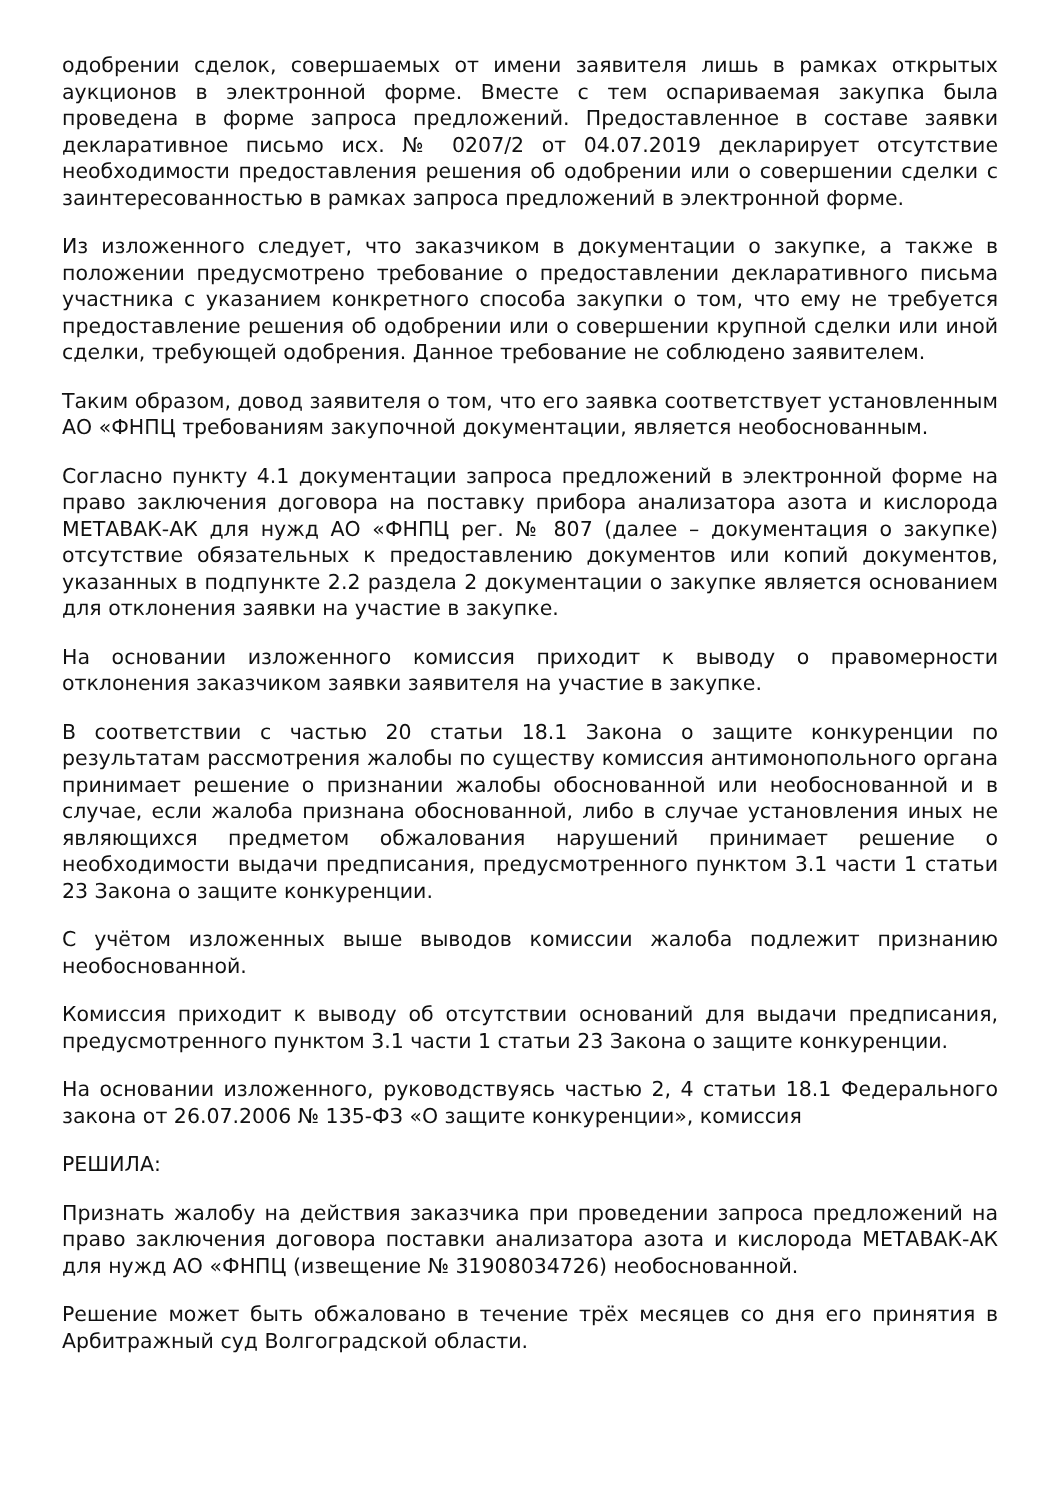одобрении сделок, совершаемых от имени заявителя лишь в рамках открытых аукционов в электронной форме. Вместе с тем оспариваемая закупка была проведена в форме запроса предложений. Предоставленное в составе заявки декларативное письмо исх. № 0207/2 от 04.07.2019 декларирует отсутствие необходимости предоставления решения об одобрении или о совершении сделки с заинтересованностью в рамках запроса предложений в электронной форме.
Из изложенного следует, что заказчиком в документации о закупке, а также в положении предусмотрено требование о предоставлении декларативного письма участника с указанием конкретного способа закупки о том, что ему не требуется предоставление решения об одобрении или о совершении крупной сделки или иной сделки, требующей одобрения. Данное требование не соблюдено заявителем.
Таким образом, довод заявителя о том, что его заявка соответствует установленным АО «ФНПЦ требованиям закупочной документации, является необоснованным.
Согласно пункту 4.1 документации запроса предложений в электронной форме на право заключения договора на поставку прибора анализатора азота и кислорода МЕТАВАК-АК для нужд АО «ФНПЦ рег. № 807 (далее – документация о закупке) отсутствие обязательных к предоставлению документов или копий документов, указанных в подпункте 2.2 раздела 2 документации о закупке является основанием для отклонения заявки на участие в закупке.
На основании изложенного комиссия приходит к выводу о правомерности отклонения заказчиком заявки заявителя на участие в закупке.
В соответствии с частью 20 статьи 18.1 Закона о защите конкуренции по результатам рассмотрения жалобы по существу комиссия антимонопольного органа принимает решение о признании жалобы обоснованной или необоснованной и в случае, если жалоба признана обоснованной, либо в случае установления иных не являющихся предметом обжалования нарушений принимает решение о необходимости выдачи предписания, предусмотренного пунктом 3.1 части 1 статьи 23 Закона о защите конкуренции.
С учётом изложенных выше выводов комиссии жалоба подлежит признанию необоснованной.
Комиссия приходит к выводу об отсутствии оснований для выдачи предписания, предусмотренного пунктом 3.1 части 1 статьи 23 Закона о защите конкуренции.
На основании изложенного, руководствуясь частью 2, 4 статьи 18.1 Федерального закона от 26.07.2006 № 135-ФЗ «О защите конкуренции», комиссия
РЕШИЛА:
Признать жалобу на действия заказчика при проведении запроса предложений на право заключения договора поставки анализатора азота и кислорода МЕТАВАК-АК для нужд АО «ФНПЦ (извещение № 31908034726) необоснованной.
Решение может быть обжаловано в течение трёх месяцев со дня его принятия в Арбитражный суд Волгоградской области.